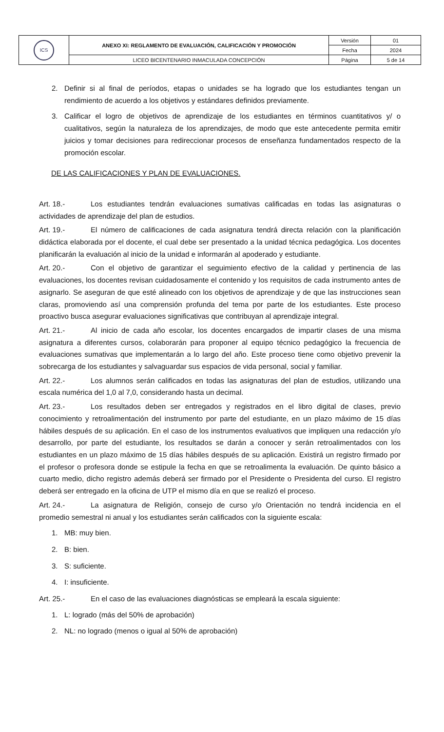| ICS | ANEXO XI: REGLAMENTO DE EVALUACIÓN, CALIFICACIÓN Y PROMOCIÓN | Versión | 01 |
| | | Fecha | 2024 |
| | LICEO BICENTENARIO INMACULADA CONCEPCIÓN | Página | 5 de 14 |
2. Definir si al final de períodos, etapas o unidades se ha logrado que los estudiantes tengan un rendimiento de acuerdo a los objetivos y estándares definidos previamente.
3. Calificar el logro de objetivos de aprendizaje de los estudiantes en términos cuantitativos y/ o cualitativos, según la naturaleza de los aprendizajes, de modo que este antecedente permita emitir juicios y tomar decisiones para redireccionar procesos de enseñanza fundamentados respecto de la promoción escolar.
DE LAS CALIFICACIONES Y PLAN DE EVALUACIONES.
Art. 18.- Los estudiantes tendrán evaluaciones sumativas calificadas en todas las asignaturas o actividades de aprendizaje del plan de estudios.
Art. 19.- El número de calificaciones de cada asignatura tendrá directa relación con la planificación didáctica elaborada por el docente, el cual debe ser presentado a la unidad técnica pedagógica. Los docentes planificarán la evaluación al inicio de la unidad e informarán al apoderado y estudiante.
Art. 20.- Con el objetivo de garantizar el seguimiento efectivo de la calidad y pertinencia de las evaluaciones, los docentes revisan cuidadosamente el contenido y los requisitos de cada instrumento antes de asignarlo. Se aseguran de que esté alineado con los objetivos de aprendizaje y de que las instrucciones sean claras, promoviendo así una comprensión profunda del tema por parte de los estudiantes. Este proceso proactivo busca asegurar evaluaciones significativas que contribuyan al aprendizaje integral.
Art. 21.- Al inicio de cada año escolar, los docentes encargados de impartir clases de una misma asignatura a diferentes cursos, colaborarán para proponer al equipo técnico pedagógico la frecuencia de evaluaciones sumativas que implementarán a lo largo del año. Este proceso tiene como objetivo prevenir la sobrecarga de los estudiantes y salvaguardar sus espacios de vida personal, social y familiar.
Art. 22.- Los alumnos serán calificados en todas las asignaturas del plan de estudios, utilizando una escala numérica del 1,0 al 7,0, considerando hasta un decimal.
Art. 23.- Los resultados deben ser entregados y registrados en el libro digital de clases, previo conocimiento y retroalimentación del instrumento por parte del estudiante, en un plazo máximo de 15 días hábiles después de su aplicación. En el caso de los instrumentos evaluativos que impliquen una redacción y/o desarrollo, por parte del estudiante, los resultados se darán a conocer y serán retroalimentados con los estudiantes en un plazo máximo de 15 días hábiles después de su aplicación. Existirá un registro firmado por el profesor o profesora donde se estipule la fecha en que se retroalimenta la evaluación. De quinto básico a cuarto medio, dicho registro además deberá ser firmado por el Presidente o Presidenta del curso. El registro deberá ser entregado en la oficina de UTP el mismo día en que se realizó el proceso.
Art. 24.- La asignatura de Religión, consejo de curso y/o Orientación no tendrá incidencia en el promedio semestral ni anual y los estudiantes serán calificados con la siguiente escala:
1. MB: muy bien.
2. B: bien.
3. S: suficiente.
4. I: insuficiente.
Art. 25.- En el caso de las evaluaciones diagnósticas se empleará la escala siguiente:
1. L: logrado (más del 50% de aprobación)
2. NL: no logrado (menos o igual al 50% de aprobación)